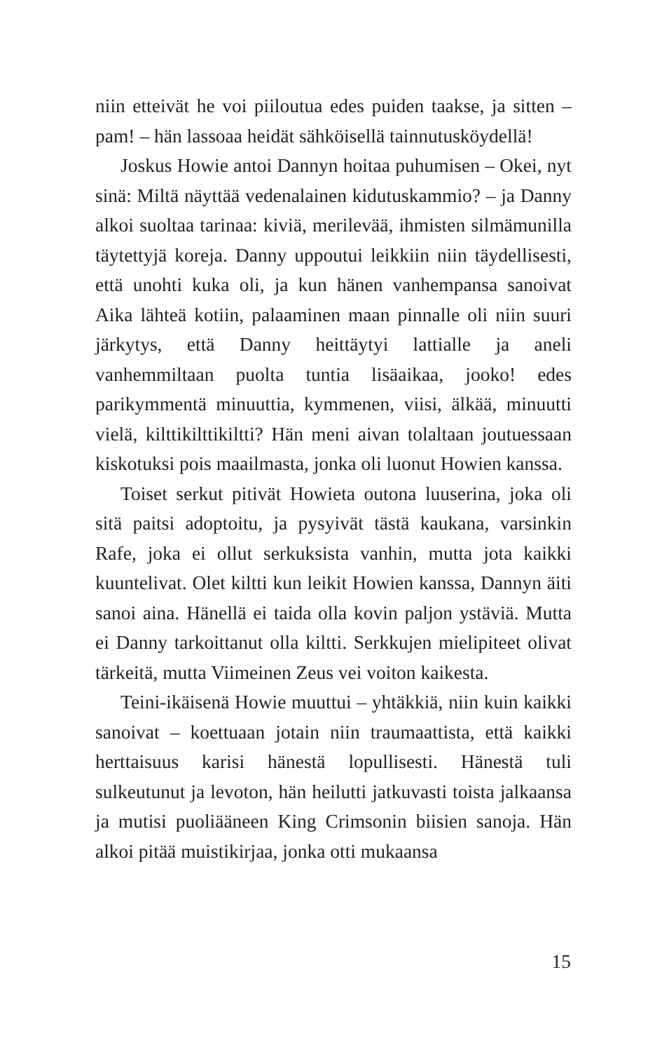niin etteivät he voi piiloutua edes puiden taakse, ja sitten – pam! – hän lassoaa heidät sähköisellä tainnutusköydellä!
Joskus Howie antoi Dannyn hoitaa puhumisen – Okei, nyt sinä: Miltä näyttää vedenalainen kidutuskammio? – ja Danny alkoi suoltaa tarinaa: kiviä, merilevää, ihmisten silmämunilla täytettyjä koreja. Danny uppoutui leikkiin niin täydellisesti, että unohti kuka oli, ja kun hänen vanhempansa sanoivat Aika lähteä kotiin, palaaminen maan pinnalle oli niin suuri järkytys, että Danny heittäytyi lattialle ja aneli vanhemmiltaan puolta tuntia lisäaikaa, jooko! edes parikymmentä minuuttia, kymmenen, viisi, älkää, minuutti vielä, kilttikilttikiltti? Hän meni aivan tolaltaan joutuessaan kiskotuksi pois maailmasta, jonka oli luonut Howien kanssa.
Toiset serkut pitivät Howieta outona luuserina, joka oli sitä paitsi adoptoitu, ja pysyivät tästä kaukana, varsinkin Rafe, joka ei ollut serkuksista vanhin, mutta jota kaikki kuuntelivat. Olet kiltti kun leikit Howien kanssa, Dannyn äiti sanoi aina. Hänellä ei taida olla kovin paljon ystäviä. Mutta ei Danny tarkoittanut olla kiltti. Serkkujen mielipiteet olivat tärkeitä, mutta Viimeinen Zeus vei voiton kaikesta.
Teini-ikäisenä Howie muuttui – yhtäkkiä, niin kuin kaikki sanoivat – koettuaan jotain niin traumaattista, että kaikki herttaisuus karisi hänestä lopullisesti. Hänestä tuli sulkeutunut ja levoton, hän heilutti jatkuvasti toista jalkaansa ja mutisi puoliääneen King Crimsonin biisien sanoja. Hän alkoi pitää muistikirjaa, jonka otti mukaansa
15